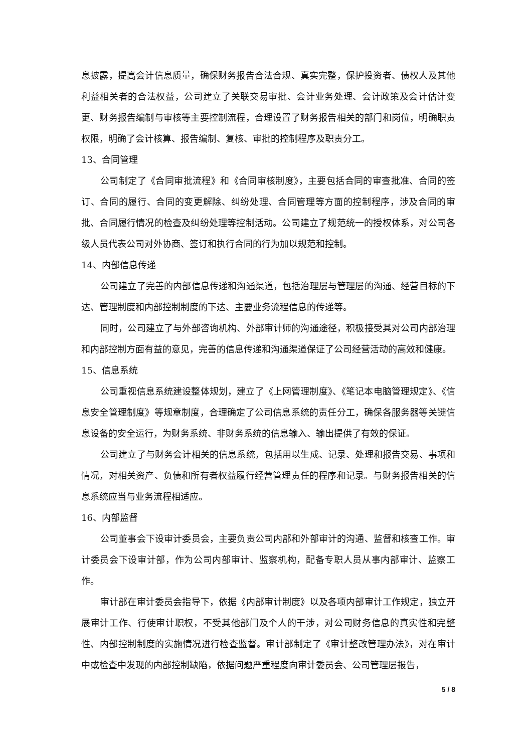息披露，提高会计信息质量，确保财务报告合法合规、真实完整，保护投资者、债权人及其他利益相关者的合法权益，公司建立了关联交易审批、会计业务处理、会计政策及会计估计变更、财务报告编制与审核等主要控制流程，合理设置了财务报告相关的部门和岗位，明确职责权限，明确了会计核算、报告编制、复核、审批的控制程序及职责分工。
13、合同管理
公司制定了《合同审批流程》和《合同审核制度》，主要包括合同的审查批准、合同的签订、合同的履行、合同的变更解除、纠纷处理、合同管理等方面的控制程序，涉及合同的审批、合同履行情况的检查及纠纷处理等控制活动。公司建立了规范统一的授权体系，对公司各级人员代表公司对外协商、签订和执行合同的行为加以规范和控制。
14、内部信息传递
公司建立了完善的内部信息传递和沟通渠道，包括治理层与管理层的沟通、经营目标的下达、管理制度和内部控制制度的下达、主要业务流程信息的传递等。
同时，公司建立了与外部咨询机构、外部审计师的沟通途径，积极接受其对公司内部治理和内部控制方面有益的意见，完善的信息传递和沟通渠道保证了公司经营活动的高效和健康。
15、信息系统
公司重视信息系统建设整体规划，建立了《上网管理制度》、《笔记本电脑管理规定》、《信息安全管理制度》等规章制度，合理确定了公司信息系统的责任分工，确保各服务器等关键信息设备的安全运行，为财务系统、非财务系统的信息输入、输出提供了有效的保证。
公司建立了与财务会计相关的信息系统，包括用以生成、记录、处理和报告交易、事项和情况，对相关资产、负债和所有者权益履行经营管理责任的程序和记录。与财务报告相关的信息系统应当与业务流程相适应。
16、内部监督
公司董事会下设审计委员会，主要负责公司内部和外部审计的沟通、监督和核查工作。审计委员会下设审计部，作为公司内部审计、监察机构，配备专职人员从事内部审计、监察工作。
审计部在审计委员会指导下，依据《内部审计制度》以及各项内部审计工作规定，独立开展审计工作、行使审计职权，不受其他部门及个人的干涉，对公司财务信息的真实性和完整性、内部控制制度的实施情况进行检查监督。审计部制定了《审计整改管理办法》，对在审计中或检查中发现的内部控制缺陷，依据问题严重程度向审计委员会、公司管理层报告，
5 / 8